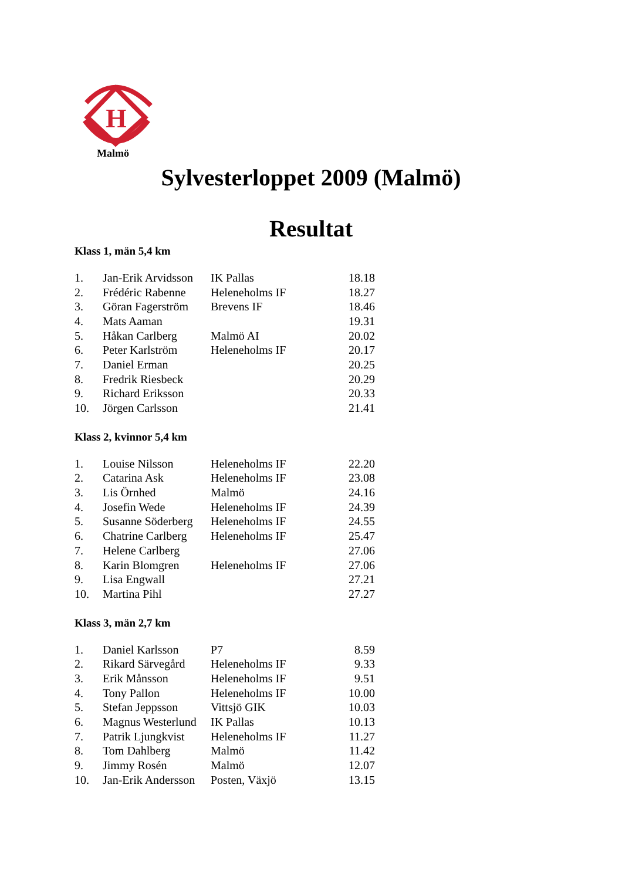H
Malmö
Sylvesterloppet 2009 (Malmö)
Resultat
Klass 1, män 5,4 km
| 1. | Jan-Erik Arvidsson | IK Pallas | 18.18 |
| 2. | Frédéric Rabenne | Heleneholms IF | 18.27 |
| 3. | Göran Fagerström | Brevens IF | 18.46 |
| 4. | Mats Aaman | | 19.31 |
| 5. | Håkan Carlberg | Malmö AI | 20.02 |
| 6. | Peter Karlström | Heleneholms IF | 20.17 |
| 7. | Daniel Erman | | 20.25 |
| 8. | Fredrik Riesbeck | | 20.29 |
| 9. | Richard Eriksson | | 20.33 |
| 10. | Jörgen Carlsson | | 21.41 |
Klass 2, kvinnor 5,4 km
| 1. | Louise Nilsson | Heleneholms IF | 22.20 |
| 2. | Catarina Ask | Heleneholms IF | 23.08 |
| 3. | Lis Örnhed | Malmö | 24.16 |
| 4. | Josefin Wede | Heleneholms IF | 24.39 |
| 5. | Susanne Söderberg | Heleneholms IF | 24.55 |
| 6. | Chatrine Carlberg | Heleneholms IF | 25.47 |
| 7. | Helene Carlberg | | 27.06 |
| 8. | Karin Blomgren | Heleneholms IF | 27.06 |
| 9. | Lisa Engwall | | 27.21 |
| 10. | Martina Pihl | | 27.27 |
Klass 3, män 2,7 km
| 1. | Daniel Karlsson | P7 | 8.59 |
| 2. | Rikard Särvegård | Heleneholms IF | 9.33 |
| 3. | Erik Månsson | Heleneholms IF | 9.51 |
| 4. | Tony Pallon | Heleneholms IF | 10.00 |
| 5. | Stefan Jeppsson | Vittsjö GIK | 10.03 |
| 6. | Magnus Westerlund | IK Pallas | 10.13 |
| 7. | Patrik Ljungkvist | Heleneholms IF | 11.27 |
| 8. | Tom Dahlberg | Malmö | 11.42 |
| 9. | Jimmy Rosén | Malmö | 12.07 |
| 10. | Jan-Erik Andersson | Posten, Växjö | 13.15 |